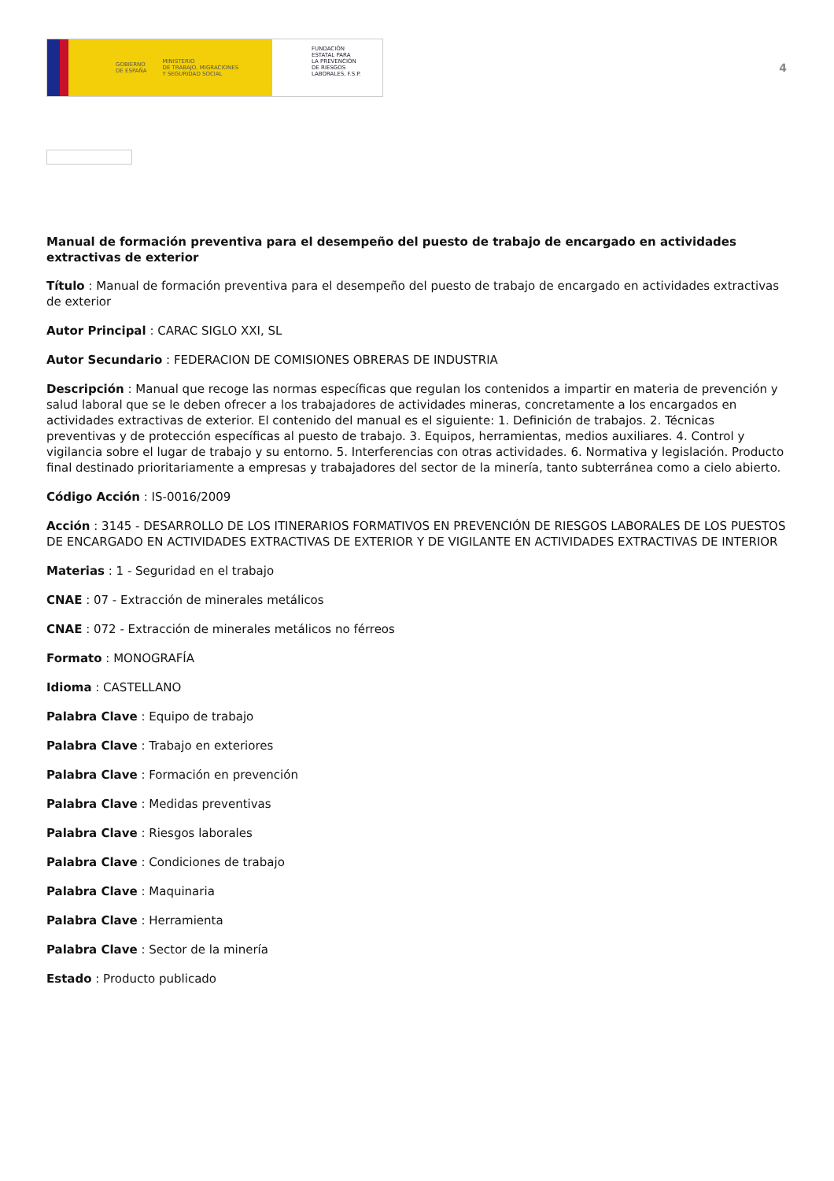GOBIERNO
DE ESPAÑA MINISTERIO
DE TRABAJO, MIGRACIONES
Y SEGURIDAD SOCIAL
FUNDACIÓN
ESTATAL PARA
LA PREVENCIÓN
DE RIESGOS
LABORALES, F.S.P.
4
Manual de formación preventiva para el desempeño del puesto de trabajo de encargado en actividades extractivas de exterior
Título : Manual de formación preventiva para el desempeño del puesto de trabajo de encargado en actividades extractivas de exterior
Autor Principal : CARAC SIGLO XXI, SL
Autor Secundario : FEDERACION DE COMISIONES OBRERAS DE INDUSTRIA
Descripción : Manual que recoge las normas específicas que regulan los contenidos a impartir en materia de prevención y salud laboral que se le deben ofrecer a los trabajadores de actividades mineras, concretamente a los encargados en actividades extractivas de exterior. El contenido del manual es el siguiente: 1. Definición de trabajos. 2. Técnicas preventivas y de protección específicas al puesto de trabajo. 3. Equipos, herramientas, medios auxiliares. 4. Control y vigilancia sobre el lugar de trabajo y su entorno. 5. Interferencias con otras actividades. 6. Normativa y legislación. Producto final destinado prioritariamente a empresas y trabajadores del sector de la minería, tanto subterránea como a cielo abierto.
Código Acción : IS-0016/2009
Acción : 3145 - DESARROLLO DE LOS ITINERARIOS FORMATIVOS EN PREVENCIÓN DE RIESGOS LABORALES DE LOS PUESTOS DE ENCARGADO EN ACTIVIDADES EXTRACTIVAS DE EXTERIOR Y DE VIGILANTE EN ACTIVIDADES EXTRACTIVAS DE INTERIOR
Materias : 1 - Seguridad en el trabajo
CNAE : 07 - Extracción de minerales metálicos
CNAE : 072 - Extracción de minerales metálicos no férreos
Formato : MONOGRAFÍA
Idioma : CASTELLANO
Palabra Clave : Equipo de trabajo
Palabra Clave : Trabajo en exteriores
Palabra Clave : Formación en prevención
Palabra Clave : Medidas preventivas
Palabra Clave : Riesgos laborales
Palabra Clave : Condiciones de trabajo
Palabra Clave : Maquinaria
Palabra Clave : Herramienta
Palabra Clave : Sector de la minería
Estado : Producto publicado